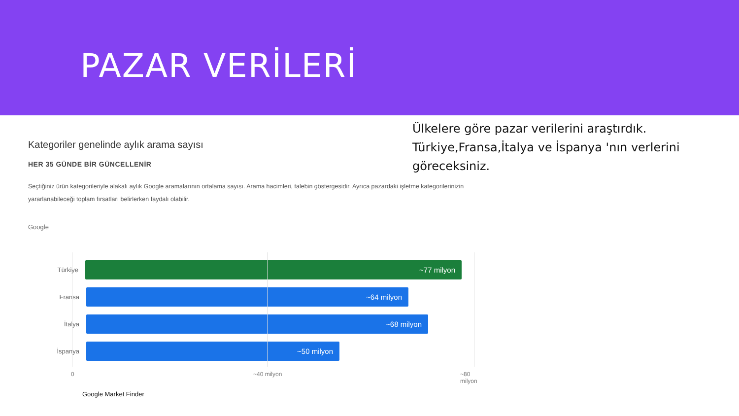PAZAR VERİLERİ
Kategoriler genelinde aylık arama sayısı
HER 35 GÜNDE BİR GÜNCELLENİR
Seçtiğiniz ürün kategorileriyle alakalı aylık Google aramalarının ortalama sayısı. Arama hacimleri, talebin göstergesidir. Ayrıca pazardaki işletme kategorilerinizin yararlanabileceği toplam fırsatları belirlerken faydalı olabilir.
Google
Türkiye
~77 milyon
Fransa
~64 milyon
İtalya
~68 milyon
İspanya
~50 milyon
0 ~40 milyon ~80 milyon
Google Market Finder
Ülkelere göre pazar verilerini araştırdık. Türkiye,Fransa,İtalya ve İspanya 'nın verlerini göreceksiniz.